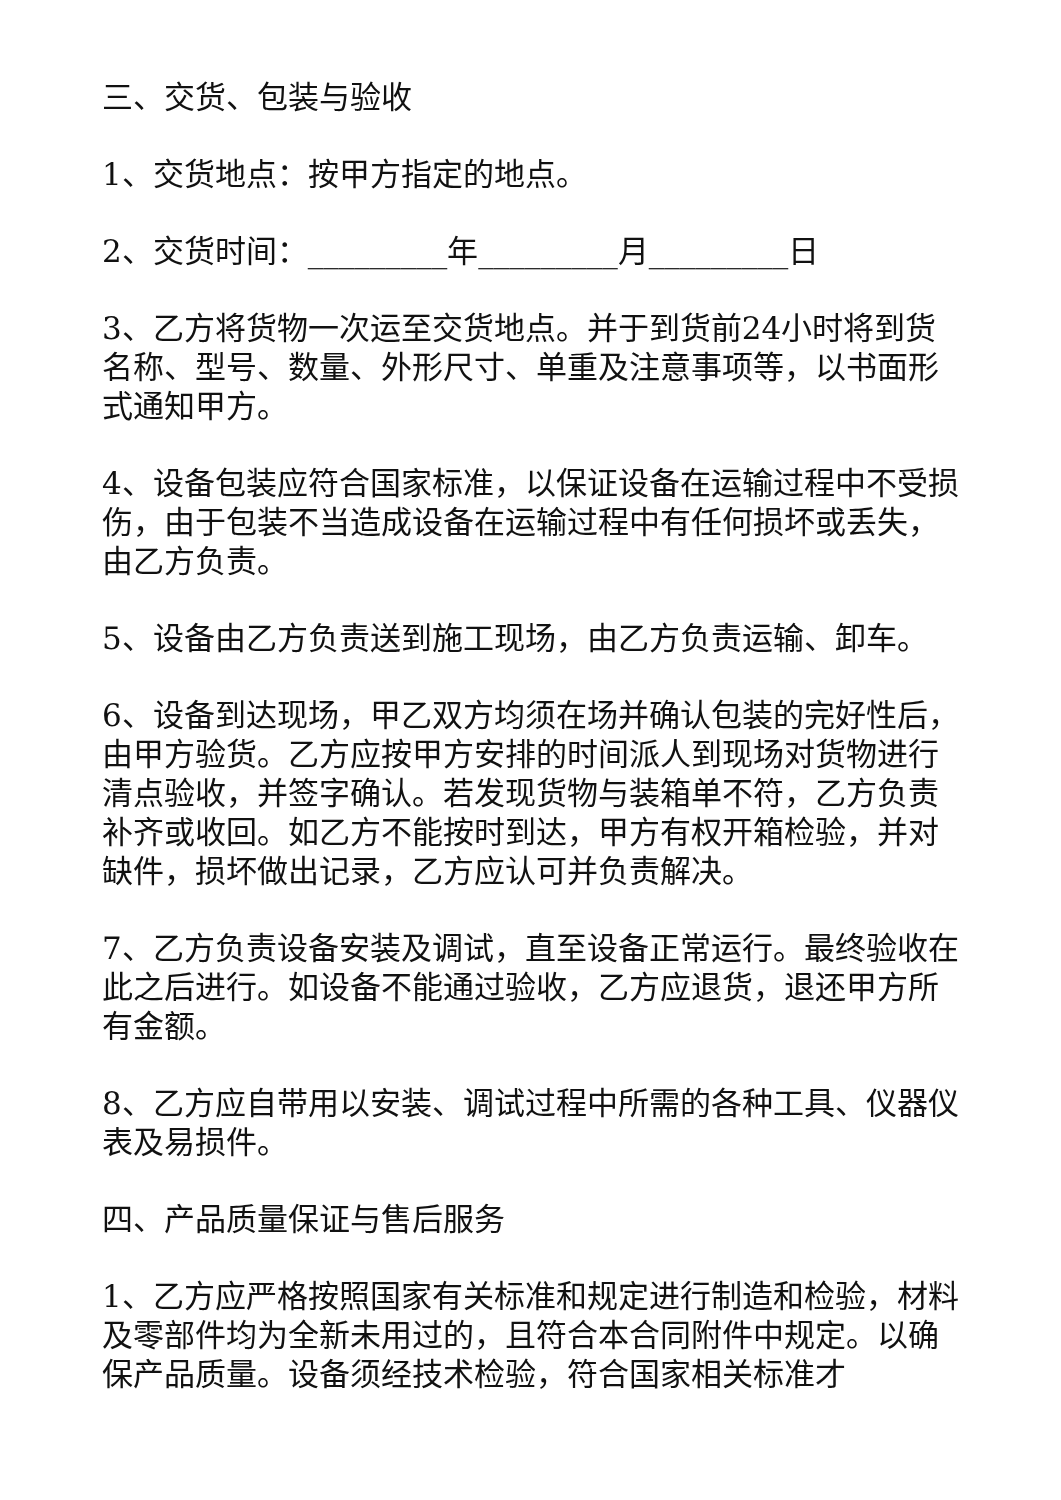三、交货、包装与验收
1、交货地点：按甲方指定的地点。
2、交货时间：_________年_________月_________日
3、乙方将货物一次运至交货地点。并于到货前24小时将到货名称、型号、数量、外形尺寸、单重及注意事项等，以书面形式通知甲方。
4、设备包装应符合国家标准，以保证设备在运输过程中不受损伤，由于包装不当造成设备在运输过程中有任何损坏或丢失，由乙方负责。
5、设备由乙方负责送到施工现场，由乙方负责运输、卸车。
6、设备到达现场，甲乙双方均须在场并确认包装的完好性后，由甲方验货。乙方应按甲方安排的时间派人到现场对货物进行清点验收，并签字确认。若发现货物与装箱单不符，乙方负责补齐或收回。如乙方不能按时到达，甲方有权开箱检验，并对缺件，损坏做出记录，乙方应认可并负责解决。
7、乙方负责设备安装及调试，直至设备正常运行。最终验收在此之后进行。如设备不能通过验收，乙方应退货，退还甲方所有金额。
8、乙方应自带用以安装、调试过程中所需的各种工具、仪器仪表及易损件。
四、产品质量保证与售后服务
1、乙方应严格按照国家有关标准和规定进行制造和检验，材料及零部件均为全新未用过的，且符合本合同附件中规定。以确保产品质量。设备须经技术检验，符合国家相关标准才